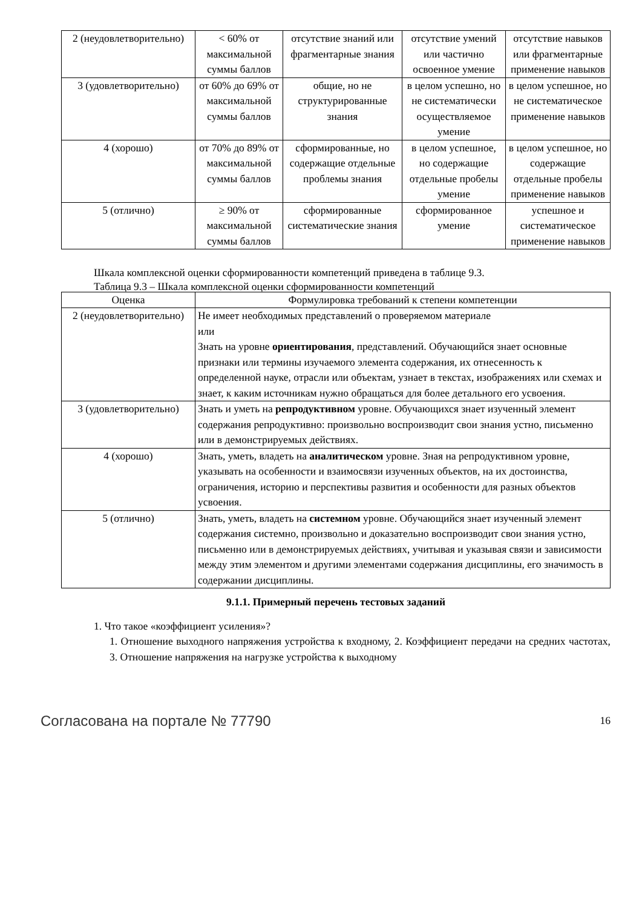| 2 (неудовлетворительно) | < 60% от максимальной суммы баллов | отсутствие знаний или фрагментарные знания | отсутствие умений или частично освоенное умение | отсутствие навыков или фрагментарные применение навыков |
| 3 (удовлетворительно) | от 60% до 69% от максимальной суммы баллов | общие, но не структурированные знания | в целом успешно, но не систематически осуществляемое умение | в целом успешное, но не систематическое применение навыков |
| 4 (хорошо) | от 70% до 89% от максимальной суммы баллов | сформированные, но содержащие отдельные проблемы знания | в целом успешное, но содержащие отдельные пробелы умение | в целом успешное, но содержащие отдельные пробелы применение навыков |
| 5 (отлично) | ≥ 90% от максимальной суммы баллов | сформированные систематические знания | сформированное умение | успешное и систематическое применение навыков |
Шкала комплексной оценки сформированности компетенций приведена в таблице 9.3.
Таблица 9.3 – Шкала комплексной оценки сформированности компетенций
| Оценка | Формулировка требований к степени компетенции |
| --- | --- |
| 2 (неудовлетворительно) | Не имеет необходимых представлений о проверяемом материале или Знать на уровне ориентирования , представлений. Обучающийся знает основные признаки или термины изучаемого элемента содержания, их отнесенность к определенной науке, отрасли или объектам, узнает в текстах, изображениях или схемах и знает, к каким источникам нужно обращаться для более детального его усвоения. |
| 3 (удовлетворительно) | Знать и уметь на репродуктивном уровне. Обучающихся знает изученный элемент содержания репродуктивно: произвольно воспроизводит свои знания устно, письменно или в демонстрируемых действиях. |
| 4 (хорошо) | Знать, уметь, владеть на аналитическом уровне. Зная на репродуктивном уровне, указывать на особенности и взаимосвязи изученных объектов, на их достоинства, ограничения, историю и перспективы развития и особенности для разных объектов усвоения. |
| 5 (отлично) | Знать, уметь, владеть на системном уровне. Обучающийся знает изученный элемент содержания системно, произвольно и доказательно воспроизводит свои знания устно, письменно или в демонстрируемых действиях, учитывая и указывая связи и зависимости между этим элементом и другими элементами содержания дисциплины, его значимость в содержании дисциплины. |
9.1.1. Примерный перечень тестовых заданий
1. Что такое «коэффициент усиления»?
1. Отношение выходного напряжения устройства к входному, 2. Коэффициент передачи на средних частотах, 3. Отношение напряжения на нагрузке устройства к выходному
Согласована на портале № 77790 16